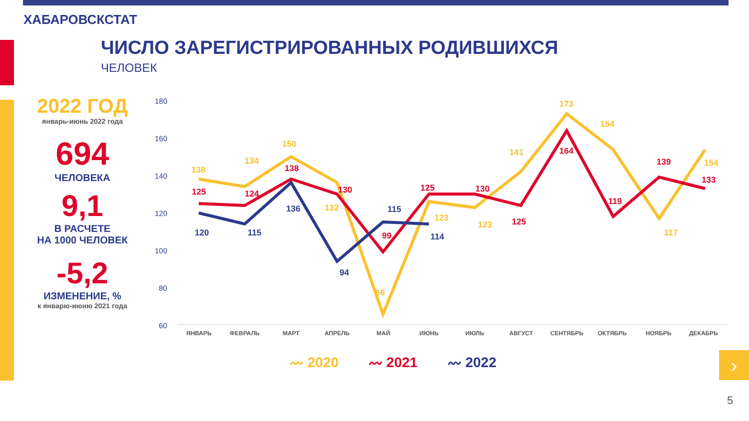ХАБАРОВСКСТАТ
ЧИСЛО ЗАРЕГИСТРИРОВАННЫХ РОДИВШИХСЯ
ЧЕЛОВЕК
2022 ГОД
январь-июнь 2022 года
694
ЧЕЛОВЕКА
9,1
В РАСЧЕТЕ
НА 1000 ЧЕЛОВЕК
-5,2
ИЗМЕНЕНИЕ, %
к январю-июню 2021 года
180
160
140
120
100
80
60
ЯНВАРЬ
ФЕВРАЛЬ
МАРТ
АПРЕЛЬ
МАЙ
ИЮНЬ
ИЮЛЬ
АВГУСТ
СЕНТЯБРЬ
ОКТЯБРЬ
НОЯБРЬ
ДЕКАБРЬ
138
134
150
132
66
123
123
141
173
154
117
154
125
124
138
130
99
125
130
125
164
119
139
133
120
115
136
94
115
114
〰 2020 〰 2021 〰 2022 ›
5